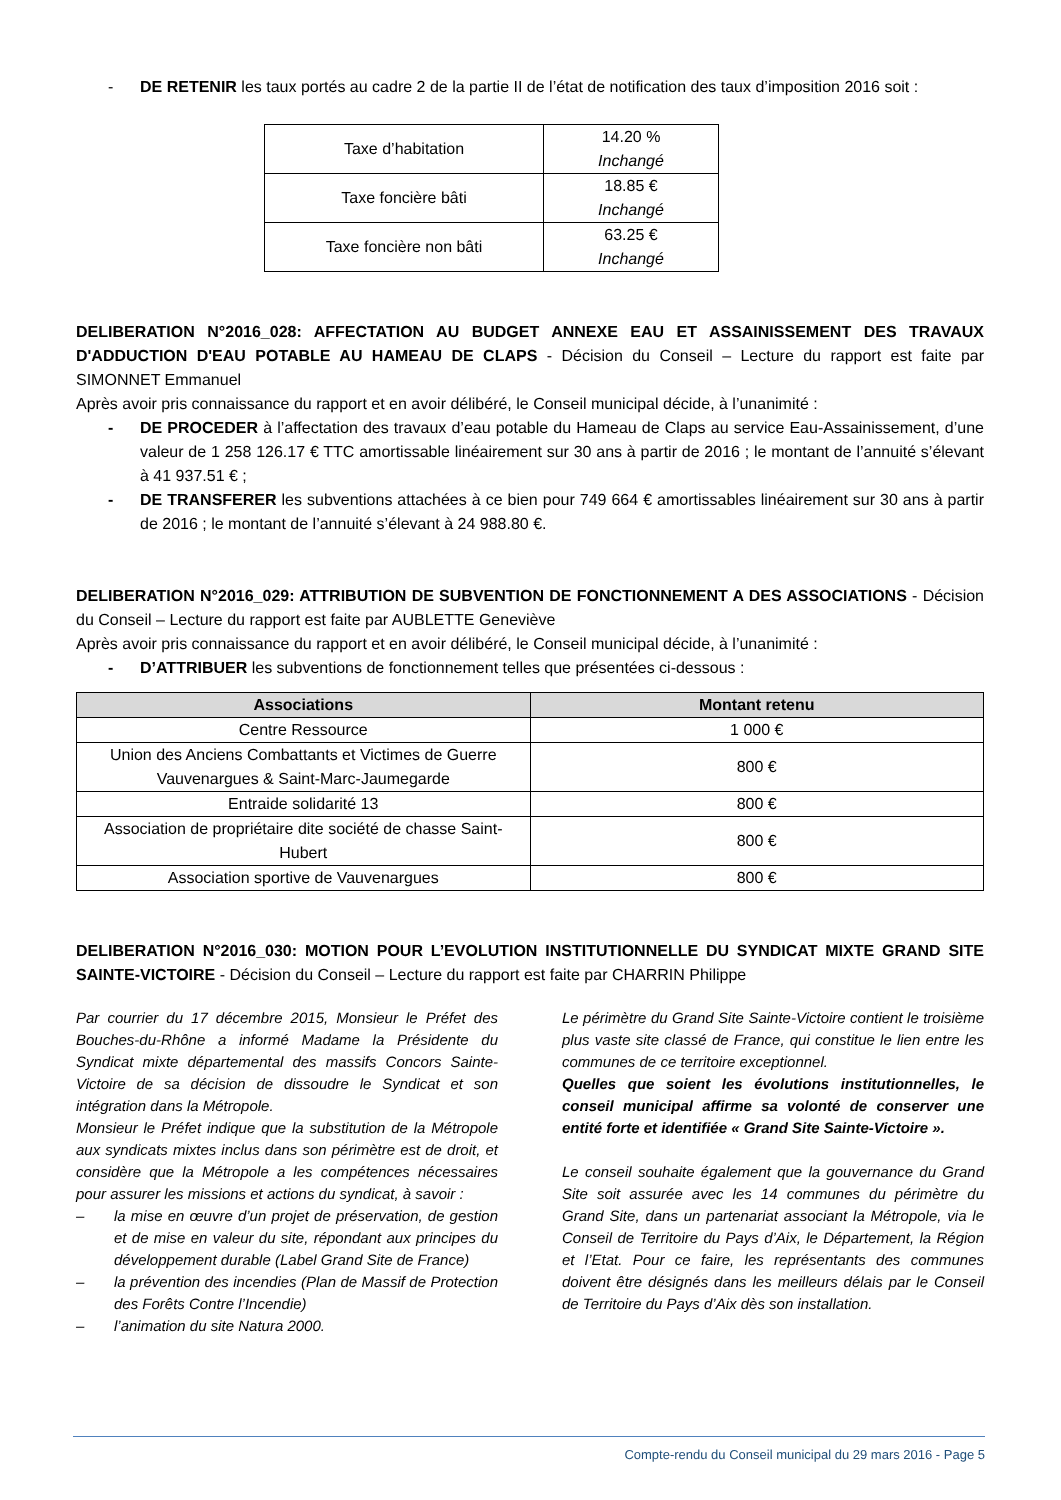- DE RETENIR les taux portés au cadre 2 de la partie II de l’état de notification des taux d’imposition 2016 soit :
| Taxe d’habitation | 14.20 % Inchangé |
| Taxe foncière bâti | 18.85 € Inchangé |
| Taxe foncière non bâti | 63.25 € Inchangé |
DELIBERATION N°2016_028: AFFECTATION AU BUDGET ANNEXE EAU ET ASSAINISSEMENT DES TRAVAUX D'ADDUCTION D'EAU POTABLE AU HAMEAU DE CLAPS - Décision du Conseil – Lecture du rapport est faite par SIMONNET Emmanuel
Après avoir pris connaissance du rapport et en avoir délibéré, le Conseil municipal décide, à l’unanimité :
- DE PROCEDER à l’affectation des travaux d’eau potable du Hameau de Claps au service Eau-Assainissement, d’une valeur de 1 258 126.17 € TTC amortissable linéairement sur 30 ans à partir de 2016 ; le montant de l’annuité s’élevant à 41 937.51 € ;
- DE TRANSFERER les subventions attachées à ce bien pour 749 664 € amortissables linéairement sur 30 ans à partir de 2016 ; le montant de l’annuité s’élevant à 24 988.80 €.
DELIBERATION N°2016_029: ATTRIBUTION DE SUBVENTION DE FONCTIONNEMENT A DES ASSOCIATIONS - Décision du Conseil – Lecture du rapport est faite par AUBLETTE Geneviève
Après avoir pris connaissance du rapport et en avoir délibéré, le Conseil municipal décide, à l’unanimité :
- D’ATTRIBUER les subventions de fonctionnement telles que présentées ci-dessous :
| Associations | Montant retenu |
| --- | --- |
| Centre Ressource | 1 000 € |
| Union des Anciens Combattants et Victimes de Guerre Vauvenargues & Saint-Marc-Jaumegarde | 800 € |
| Entraide solidarité 13 | 800 € |
| Association de propriétaire dite société de chasse Saint-Hubert | 800 € |
| Association sportive de Vauvenargues | 800 € |
DELIBERATION N°2016_030: MOTION POUR L’EVOLUTION INSTITUTIONNELLE DU SYNDICAT MIXTE GRAND SITE SAINTE-VICTOIRE - Décision du Conseil – Lecture du rapport est faite par CHARRIN Philippe
Par courrier du 17 décembre 2015, Monsieur le Préfet des Bouches-du-Rhône a informé Madame la Présidente du Syndicat mixte départemental des massifs Concors Sainte-Victoire de sa décision de dissoudre le Syndicat et son intégration dans la Métropole.
Monsieur le Préfet indique que la substitution de la Métropole aux syndicats mixtes inclus dans son périmètre est de droit, et considère que la Métropole a les compétences nécessaires pour assurer les missions et actions du syndicat, à savoir :
– la mise en œuvre d’un projet de préservation, de gestion et de mise en valeur du site, répondant aux principes du développement durable (Label Grand Site de France)
– la prévention des incendies (Plan de Massif de Protection des Forêts Contre l’Incendie)
– l’animation du site Natura 2000.
Le périmètre du Grand Site Sainte-Victoire contient le troisième plus vaste site classé de France, qui constitue le lien entre les communes de ce territoire exceptionnel.
Quelles que soient les évolutions institutionnelles, le conseil municipal affirme sa volonté de conserver une entité forte et identifiée « Grand Site Sainte-Victoire ».
Le conseil souhaite également que la gouvernance du Grand Site soit assurée avec les 14 communes du périmètre du Grand Site, dans un partenariat associant la Métropole, via le Conseil de Territoire du Pays d’Aix, le Département, la Région et l’Etat. Pour ce faire, les représentants des communes doivent être désignés dans les meilleurs délais par le Conseil de Territoire du Pays d’Aix dès son installation.
Compte-rendu du Conseil municipal du 29 mars 2016 - Page 5